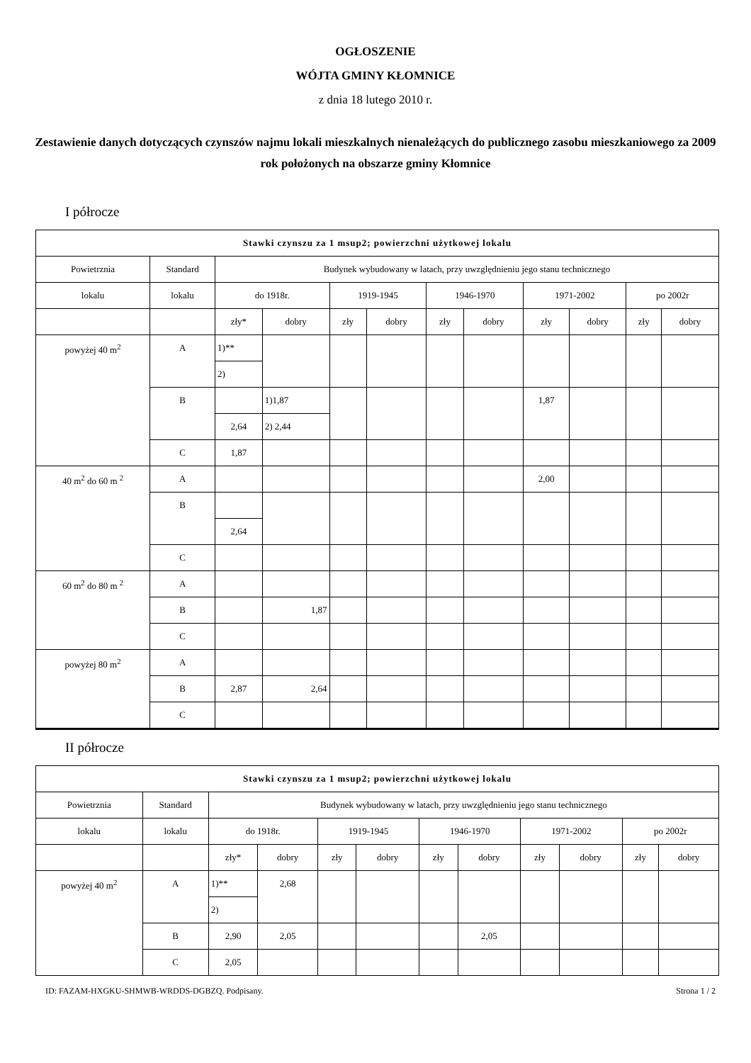OGŁOSZENIE
WÓJTA GMINY KŁOMNICE
z dnia 18 lutego 2010 r.
Zestawienie danych dotyczących czynszów najmu lokali mieszkalnych nienależących do publicznego zasobu mieszkaniowego za 2009 rok położonych na obszarze gminy Kłomnice
I półrocze
| Stawki czynszu za 1 msup2; powierzchni użytkowej lokalu | | | | | | | | | | | |
| --- | --- | --- | --- | --- | --- | --- | --- | --- | --- | --- | --- |
| Powietrznia | Standard | Budynek wybudowany w latach, przy uwzględnieniu jego stanu technicznego | | | | | | | | | |
| lokalu | lokalu | do 1918r. | | 1919-1945 | | 1946-1970 | | 1971-2002 | | po 2002r | |
| | | zły* | dobry | zły | dobry | zły | dobry | zły | dobry | zły | dobry |
| powyżej 40 m<sup>2</sup> | A | 1)** | | | | | | | | | |
| | | 2) | | | | | | | | | |
| | B | | 1)1,87 | | | | | 1,87 | | | |
| | | 2,64 | 2) 2,44 | | | | | | | | |
| | C | 1,87 | | | | | | | | | |
| 40 m<sup>2</sup> do 60 m <sup>2</sup> | A | | | | | | | 2,00 | | | |
| | B | | | | | | | | | | |
| | | 2,64 | | | | | | | | | |
| | C | | | | | | | | | | |
| 60 m<sup>2</sup> do 80 m <sup>2</sup> | A | | | | | | | | | | |
| | B | | 1,87 | | | | | | | | |
| | C | | | | | | | | | | |
| powyżej 80 m<sup>2</sup> | A | | | | | | | | | | |
| | B | 2,87 | 2,64 | | | | | | | | |
| | C | | | | | | | | | | |
II półrocze
| Stawki czynszu za 1 msup2; powierzchni użytkowej lokalu | | | | | | | | | | | |
| --- | --- | --- | --- | --- | --- | --- | --- | --- | --- | --- | --- |
| Powietrznia | Standard | Budynek wybudowany w latach, przy uwzględnieniu jego stanu technicznego | | | | | | | | | |
| lokalu | lokalu | do 1918r. | | 1919-1945 | | 1946-1970 | | 1971-2002 | | po 2002r | |
| | | zły* | dobry | zły | dobry | zły | dobry | zły | dobry | zły | dobry |
| powyżej 40 m<sup>2</sup> | A | 1)** | 2,68 | | | | | | | | |
| | | 2) | | | | | | | | | |
| | B | 2,90 | 2,05 | | | | 2,05 | | | | |
| | C | 2,05 | | | | | | | | | |
ID: FAZAM-HXGKU-SHMWB-WRDDS-DGBZQ. Podpisany. Strona 1 / 2